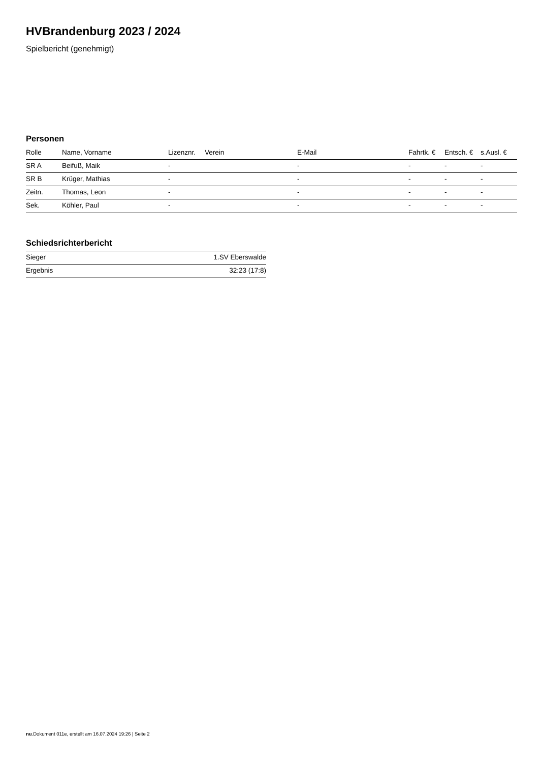HVBrandenburg 2023 / 2024
Spielbericht (genehmigt)
Personen
| Rolle | Name, Vorname | Lizenznr. | Verein | E-Mail | Fahrtk. € | Entsch. € | s.Ausl. € |
| --- | --- | --- | --- | --- | --- | --- | --- |
| SR A | Beifuß, Maik | - | | - | - | - | - |
| SR B | Krüger, Mathias | - | | - | - | - | - |
| Zeitn. | Thomas, Leon | - | | - | - | - | - |
| Sek. | Köhler, Paul | - | | - | - | - | - |
Schiedsrichterbericht
| Sieger | 1.SV Eberswalde |
| Ergebnis | 32:23 (17:8) |
nu.Dokument 011e, erstellt am 16.07.2024 19:26 | Seite 2